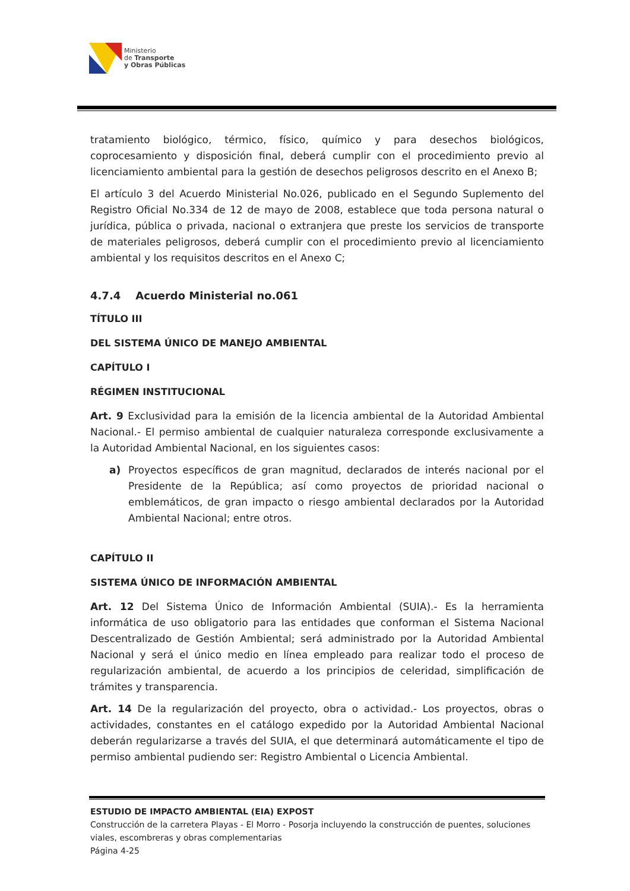Ministerio
de Transporte
y Obras Públicas
tratamiento biológico, térmico, físico, químico y para desechos biológicos, coprocesamiento y disposición final, deberá cumplir con el procedimiento previo al licenciamiento ambiental para la gestión de desechos peligrosos descrito en el Anexo B;
El artículo 3 del Acuerdo Ministerial No.026, publicado en el Segundo Suplemento del Registro Oficial No.334 de 12 de mayo de 2008, establece que toda persona natural o jurídica, pública o privada, nacional o extranjera que preste los servicios de transporte de materiales peligrosos, deberá cumplir con el procedimiento previo al licenciamiento ambiental y los requisitos descritos en el Anexo C;
4.7.4 Acuerdo Ministerial no.061
TÍTULO III
DEL SISTEMA ÚNICO DE MANEJO AMBIENTAL
CAPÍTULO I
RÉGIMEN INSTITUCIONAL
Art. 9 Exclusividad para la emisión de la licencia ambiental de la Autoridad Ambiental Nacional.- El permiso ambiental de cualquier naturaleza corresponde exclusivamente a la Autoridad Ambiental Nacional, en los siguientes casos:
a) Proyectos específicos de gran magnitud, declarados de interés nacional por el Presidente de la República; así como proyectos de prioridad nacional o emblemáticos, de gran impacto o riesgo ambiental declarados por la Autoridad Ambiental Nacional; entre otros.
CAPÍTULO II
SISTEMA ÚNICO DE INFORMACIÓN AMBIENTAL
Art. 12 Del Sistema Único de Información Ambiental (SUIA).- Es la herramienta informática de uso obligatorio para las entidades que conforman el Sistema Nacional Descentralizado de Gestión Ambiental; será administrado por la Autoridad Ambiental Nacional y será el único medio en línea empleado para realizar todo el proceso de regularización ambiental, de acuerdo a los principios de celeridad, simplificación de trámites y transparencia.
Art. 14 De la regularización del proyecto, obra o actividad.- Los proyectos, obras o actividades, constantes en el catálogo expedido por la Autoridad Ambiental Nacional deberán regularizarse a través del SUIA, el que determinará automáticamente el tipo de permiso ambiental pudiendo ser: Registro Ambiental o Licencia Ambiental.
ESTUDIO DE IMPACTO AMBIENTAL (EIA) EXPOST
Construcción de la carretera Playas - El Morro - Posorja incluyendo la construcción de puentes, soluciones viales, escombreras y obras complementarias
Página 4-25